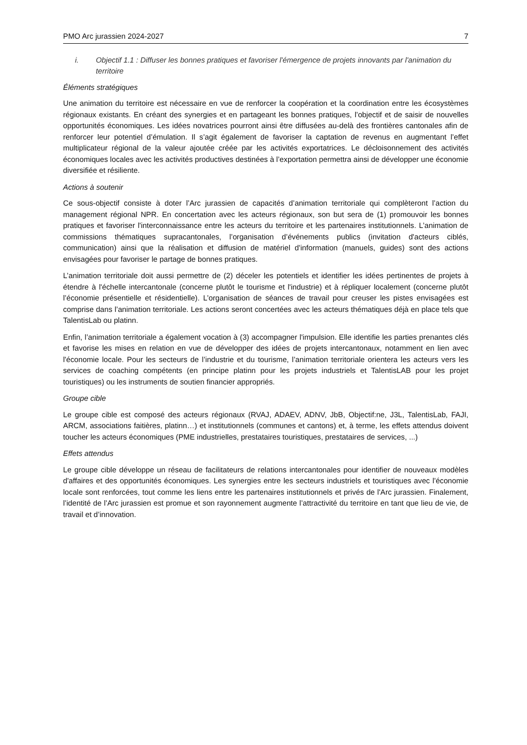PMO Arc jurassien 2024-2027 7
i. Objectif 1.1 : Diffuser les bonnes pratiques et favoriser l'émergence de projets innovants par l'animation du territoire
Éléments stratégiques
Une animation du territoire est nécessaire en vue de renforcer la coopération et la coordination entre les écosystèmes régionaux existants. En créant des synergies et en partageant les bonnes pratiques, l’objectif et de saisir de nouvelles opportunités économiques. Les idées novatrices pourront ainsi être diffusées au-delà des frontières cantonales afin de renforcer leur potentiel d’émulation. Il s’agit également de favoriser la captation de revenus en augmentant l’effet multiplicateur régional de la valeur ajoutée créée par les activités exportatrices. Le décloisonnement des activités économiques locales avec les activités productives destinées à l’exportation permettra ainsi de développer une économie diversifiée et résiliente.
Actions à soutenir
Ce sous-objectif consiste à doter l’Arc jurassien de capacités d’animation territoriale qui complèteront l’action du management régional NPR. En concertation avec les acteurs régionaux, son but sera de (1) promouvoir les bonnes pratiques et favoriser l'interconnaissance entre les acteurs du territoire et les partenaires institutionnels. L’animation de commissions thématiques supracantonales, l’organisation d’événements publics (invitation d'acteurs ciblés, communication) ainsi que la réalisation et diffusion de matériel d'information (manuels, guides) sont des actions envisagées pour favoriser le partage de bonnes pratiques.
L’animation territoriale doit aussi permettre de (2) déceler les potentiels et identifier les idées pertinentes de projets à étendre à l'échelle intercantonale (concerne plutôt le tourisme et l'industrie) et à répliquer localement (concerne plutôt l’économie présentielle et résidentielle). L’organisation de séances de travail pour creuser les pistes envisagées est comprise dans l’animation territoriale. Les actions seront concertées avec les acteurs thématiques déjà en place tels que TalentisLab ou platinn.
Enfin, l’animation territoriale a également vocation à (3) accompagner l'impulsion. Elle identifie les parties prenantes clés et favorise les mises en relation en vue de développer des idées de projets intercantonaux, notamment en lien avec l'économie locale. Pour les secteurs de l’industrie et du tourisme, l’animation territoriale orientera les acteurs vers les services de coaching compétents (en principe platinn pour les projets industriels et TalentisLAB pour les projet touristiques) ou les instruments de soutien financier appropriés.
Groupe cible
Le groupe cible est composé des acteurs régionaux (RVAJ, ADAEV, ADNV, JbB, Objectif:ne, J3L, TalentisLab, FAJI, ARCM, associations faitières, platinn…) et institutionnels (communes et cantons) et, à terme, les effets attendus doivent toucher les acteurs économiques (PME industrielles, prestataires touristiques, prestataires de services, ...)
Effets attendus
Le groupe cible développe un réseau de facilitateurs de relations intercantonales pour identifier de nouveaux modèles d'affaires et des opportunités économiques. Les synergies entre les secteurs industriels et touristiques avec l'économie locale sont renforcées, tout comme les liens entre les partenaires institutionnels et privés de l'Arc jurassien. Finalement, l’identité de l’Arc jurassien est promue et son rayonnement augmente l’attractivité du territoire en tant que lieu de vie, de travail et d’innovation.